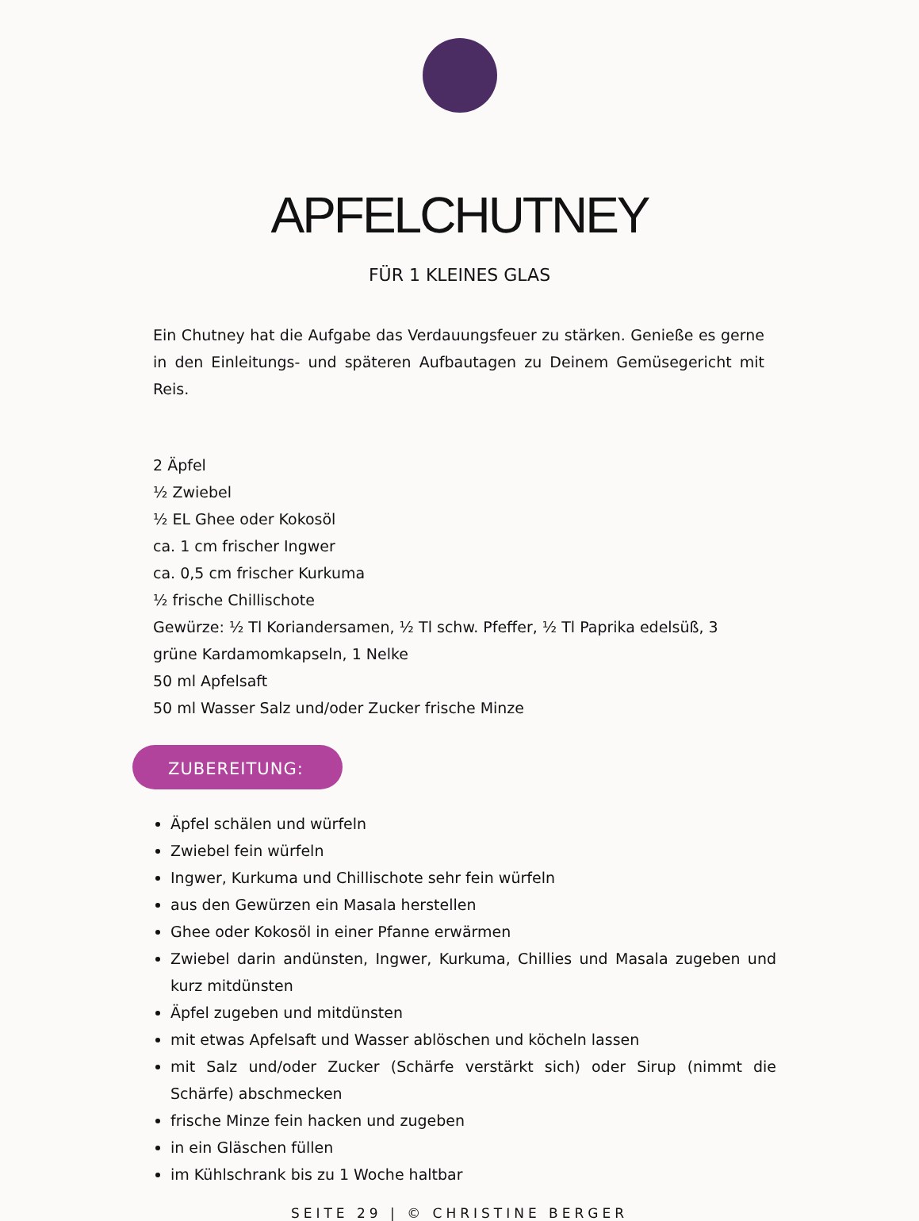APFELCHUTNEY
FÜR 1 KLEINES GLAS
Ein Chutney hat die Aufgabe das Verdauungsfeuer zu stärken. Genieße es gerne in den Einleitungs- und späteren Aufbautagen zu Deinem Gemüsegericht mit Reis.
2 Äpfel
½ Zwiebel
½ EL Ghee oder Kokosöl
ca. 1 cm frischer Ingwer
ca. 0,5 cm frischer Kurkuma
½ frische Chillischote
Gewürze: ½ Tl Koriandersamen, ½ Tl schw. Pfeffer, ½ Tl Paprika edelsüß, 3 grüne Kardamomkapseln, 1 Nelke
50 ml Apfelsaft
50 ml Wasser Salz und/oder Zucker frische Minze
ZUBEREITUNG:
Äpfel schälen und würfeln
Zwiebel fein würfeln
Ingwer, Kurkuma und Chillischote sehr fein würfeln
aus den Gewürzen ein Masala herstellen
Ghee oder Kokosöl in einer Pfanne erwärmen
Zwiebel darin andünsten, Ingwer, Kurkuma, Chillies und Masala zugeben und kurz mitdünsten
Äpfel zugeben und mitdünsten
mit etwas Apfelsaft und Wasser ablöschen und köcheln lassen
mit Salz und/oder Zucker (Schärfe verstärkt sich) oder Sirup (nimmt die Schärfe) abschmecken
frische Minze fein hacken und zugeben
in ein Gläschen füllen
im Kühlschrank bis zu 1 Woche haltbar
SEITE 29 | © CHRISTINE BERGER